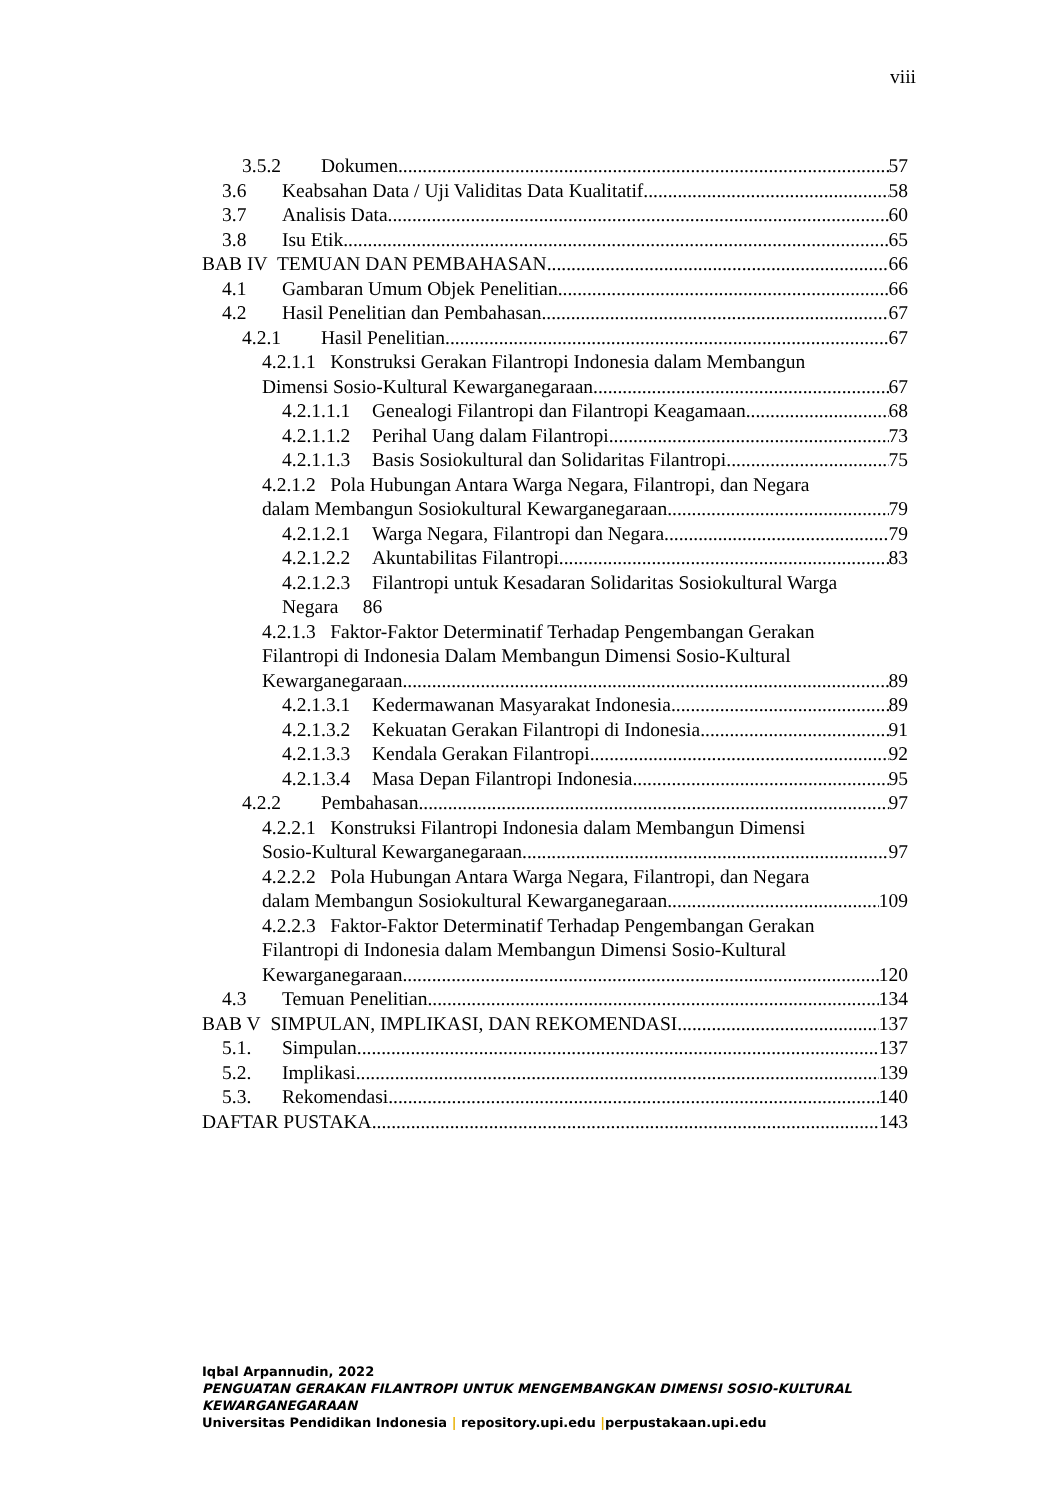viii
3.5.2 Dokumen 57
3.6 Keabsahan Data / Uji Validitas Data Kualitatif 58
3.7 Analisis Data 60
3.8 Isu Etik 65
BAB IV TEMUAN DAN PEMBAHASAN 66
4.1 Gambaran Umum Objek Penelitian 66
4.2 Hasil Penelitian dan Pembahasan 67
4.2.1 Hasil Penelitian 67
4.2.1.1 Konstruksi Gerakan Filantropi Indonesia dalam Membangun
Dimensi Sosio-Kultural Kewarganegaraan 67
4.2.1.1.1 Genealogi Filantropi dan Filantropi Keagamaan 68
4.2.1.1.2 Perihal Uang dalam Filantropi 73
4.2.1.1.3 Basis Sosiokultural dan Solidaritas Filantropi 75
4.2.1.2 Pola Hubungan Antara Warga Negara, Filantropi, dan Negara
dalam Membangun Sosiokultural Kewarganegaraan 79
4.2.1.2.1 Warga Negara, Filantropi dan Negara 79
4.2.1.2.2 Akuntabilitas Filantropi 83
4.2.1.2.3 Filantropi untuk Kesadaran Solidaritas Sosiokultural Warga
Negara 86
4.2.1.3 Faktor-Faktor Determinatif Terhadap Pengembangan Gerakan
Filantropi di Indonesia Dalam Membangun Dimensi Sosio-Kultural
Kewarganegaraan 89
4.2.1.3.1 Kedermawanan Masyarakat Indonesia 89
4.2.1.3.2 Kekuatan Gerakan Filantropi di Indonesia 91
4.2.1.3.3 Kendala Gerakan Filantropi 92
4.2.1.3.4 Masa Depan Filantropi Indonesia 95
4.2.2 Pembahasan 97
4.2.2.1 Konstruksi Filantropi Indonesia dalam Membangun Dimensi
Sosio-Kultural Kewarganegaraan 97
4.2.2.2 Pola Hubungan Antara Warga Negara, Filantropi, dan Negara
dalam Membangun Sosiokultural Kewarganegaraan 109
4.2.2.3 Faktor-Faktor Determinatif Terhadap Pengembangan Gerakan
Filantropi di Indonesia dalam Membangun Dimensi Sosio-Kultural
Kewarganegaraan 120
4.3 Temuan Penelitian 134
BAB V SIMPULAN, IMPLIKASI, DAN REKOMENDASI 137
5.1. Simpulan 137
5.2. Implikasi 139
5.3. Rekomendasi 140
DAFTAR PUSTAKA 143
Iqbal Arpannudin, 2022
PENGUATAN GERAKAN FILANTROPI UNTUK MENGEMBANGKAN DIMENSI SOSIO-KULTURAL
KEWARGANEGARAAN
Universitas Pendidikan Indonesia | repository.upi.edu |perpustakaan.upi.edu